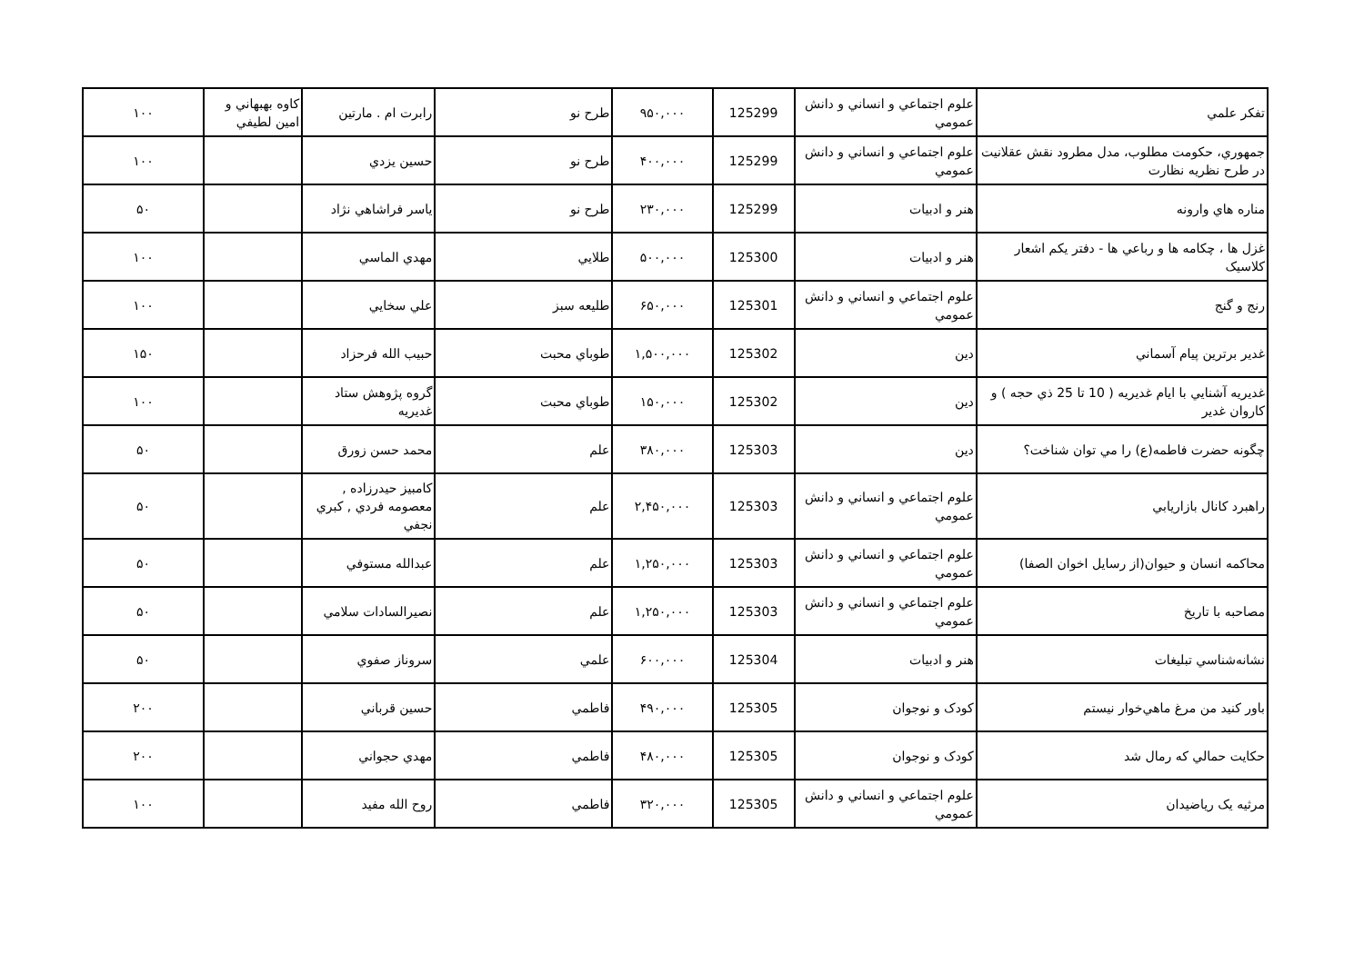| تفکر علمي | علوم اجتماعي و انساني و دانش عمومي | 125299 | ۹۵۰,۰۰۰ | طرح نو | رابرت ام . مارتين | کاوه بهبهاني و امين لطيفي | ۱۰۰ |
| جمهوري، حکومت مطلوب، مدل مطرود نقش عقلانيت در طرح نظريه نظارت | علوم اجتماعي و انساني و دانش عمومي | 125299 | ۴۰۰,۰۰۰ | طرح نو | حسين يزدي | | ۱۰۰ |
| مناره هاي وارونه | هنر و ادبيات | 125299 | ۲۳۰,۰۰۰ | طرح نو | ياسر فراشاهي نژاد | | ۵۰ |
| غزل ها ، چکامه ها و رباعي ها - دفتر يکم اشعار کلاسيک | هنر و ادبيات | 125300 | ۵۰۰,۰۰۰ | طلايي | مهدي الماسي | | ۱۰۰ |
| رنج و گنج | علوم اجتماعي و انساني و دانش عمومي | 125301 | ۶۵۰,۰۰۰ | طليعه سبز | علي سخايي | | ۱۰۰ |
| غدير برترين پيام آسماني | دين | 125302 | ۱,۵۰۰,۰۰۰ | طوباي محبت | حبيب الله فرحزاد | | ۱۵۰ |
| غديريه آشنايي با ايام غديريه ( 10 تا 25 ذي حجه ) و کاروان غدير | دين | 125302 | ۱۵۰,۰۰۰ | طوباي محبت | گروه پژوهش ستاد غديريه | | ۱۰۰ |
| چگونه حضرت فاطمه(ع) را مي توان شناخت؟ | دين | 125303 | ۳۸۰,۰۰۰ | علم | محمد حسن زورق | | ۵۰ |
| راهبرد کانال بازاريابي | علوم اجتماعي و انساني و دانش عمومي | 125303 | ۲,۴۵۰,۰۰۰ | علم | کامبيز حيدرزاده , معصومه فردي , کبري نجفي | | ۵۰ |
| محاکمه انسان و حيوان(از رسايل اخوان الصفا) | علوم اجتماعي و انساني و دانش عمومي | 125303 | ۱,۲۵۰,۰۰۰ | علم | عبدالله مستوفي | | ۵۰ |
| مصاحبه با تاريخ | علوم اجتماعي و انساني و دانش عمومي | 125303 | ۱,۲۵۰,۰۰۰ | علم | نصيرالسادات سلامي | | ۵۰ |
| نشانه‌شناسي تبليغات | هنر و ادبيات | 125304 | ۶۰۰,۰۰۰ | علمي | سروناز صفوي | | ۵۰ |
| باور کنيد من مرغ ماهي‌خوار نيستم | کودک و نوجوان | 125305 | ۴۹۰,۰۰۰ | فاطمي | حسين قرباني | | ۲۰۰ |
| حکايت حمالي که رمال شد | کودک و نوجوان | 125305 | ۴۸۰,۰۰۰ | فاطمي | مهدي حجواني | | ۲۰۰ |
| مرثيه يک رياضيدان | علوم اجتماعي و انساني و دانش عمومي | 125305 | ۳۲۰,۰۰۰ | فاطمي | روح الله مفيد | | ۱۰۰ |